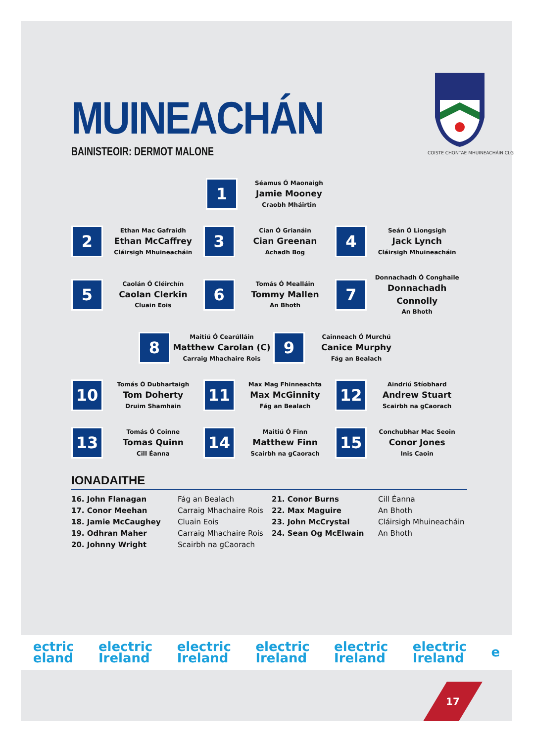COISTE CHONTAE MHUINEACHÁIN CLG
MUINEACHÁN
BAINISTEOIR: DERMOT MALONE
1
Séamus Ó Maonaigh
Jamie Mooney
Craobh Mháirtin
2
Ethan Mac Gafraidh
Ethan McCaffrey
Cláirsigh Mhuineacháin
3
Cian Ó Grianáin
Cian Greenan
Achadh Bog
4
Seán Ó Liongsigh
Jack Lynch
Cláirsigh Mhuineacháin
5
Caolán Ó Cléirchín
Caolan Clerkin
Cluain Eois
6
Tomás Ó Mealláin
Tommy Mallen
An Bhoth
7
Donnachadh Ó Conghaile
Donnachadh Connolly
An Bhoth
8
Maitiú Ó Cearúlláin
Matthew Carolan (C)
Carraig Mhachaire Rois
9
Cainneach Ó Murchú
Canice Murphy
Fág an Bealach
10
Tomás Ó Dubhartaigh
Tom Doherty
Druim Shamhain
11
Max Mag Fhinneachta
Max McGinnity
Fág an Bealach
12
Aindriú Stíobhard
Andrew Stuart
Scairbh na gCaorach
13
Tomás Ó Coinne
Tomas Quinn
Cill Éanna
14
Maitiú Ó Finn
Matthew Finn
Scairbh na gCaorach
15
Conchubhar Mac Seoin
Conor Jones
Inis Caoin
IONADAITHE
16. John Flanagan
Fág an Bealach
21. Conor Burns
Cill Éanna
17. Conor Meehan
Carraig Mhachaire Rois
22. Max Maguire
An Bhoth
18. Jamie McCaughey
Cluain Eois
23. John McCrystal
Cláirsigh Mhuineacháin
19. Odhran Maher
Carraig Mhachaire Rois
24. Sean Og McElwain
An Bhoth
20. Johnny Wright
Scairbh na gCaorach
ectric
eland
electric
Ireland
electric
Ireland
electric
Ireland
electric
Ireland
electric
Ireland
e
17